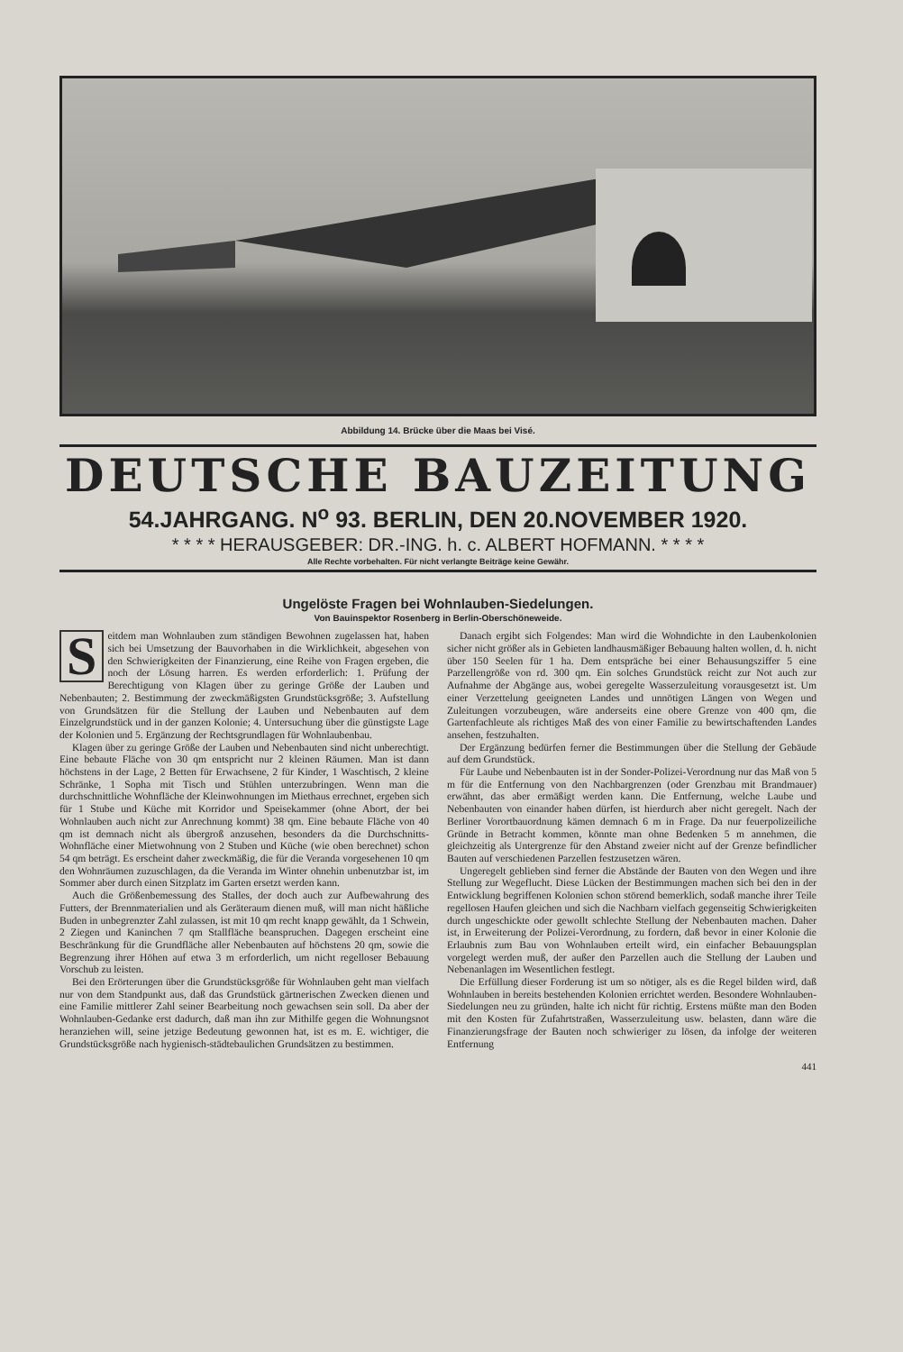Abbildung 14. Brücke über die Maas bei Visé.
DEUTSCHE BAUZEITUNG
54.JAHRGANG. N<sup>o</sup> 93. BERLIN, DEN 20.NOVEMBER 1920.
* * * * HERAUSGEBER: DR.-ING. h. c. ALBERT HOFMANN. * * * *
Alle Rechte vorbehalten. Für nicht verlangte Beiträge keine Gewähr.
Ungelöste Fragen bei Wohnlauben-Siedelungen.
Von Bauinspektor Rosenberg in Berlin-Oberschöneweide.
Seitdem man Wohnlauben zum ständigen Bewohnen zugelassen hat, haben sich bei Umsetzung der Bauvorhaben in die Wirklichkeit, abgesehen von den Schwierigkeiten der Finanzierung, eine Reihe von Fragen ergeben, die noch der Lösung harren. Es werden erforderlich: 1. Prüfung der Berechtigung von Klagen über zu geringe Größe der Lauben und Nebenbauten; 2. Bestimmung der zweckmäßigsten Grundstücksgröße; 3. Aufstellung von Grundsätzen für die Stellung der Lauben und Nebenbauten auf dem Einzelgrundstück und in der ganzen Kolonie; 4. Untersuchung über die günstigste Lage der Kolonien und 5. Ergänzung der Rechtsgrundlagen für Wohnlaubenbau.
Klagen über zu geringe Größe der Lauben und Nebenbauten sind nicht unberechtigt. Eine bebaute Fläche von 30 qm entspricht nur 2 kleinen Räumen. Man ist dann höchstens in der Lage, 2 Betten für Erwachsene, 2 für Kinder, 1 Waschtisch, 2 kleine Schränke, 1 Sopha mit Tisch und Stühlen unterzubringen. Wenn man die durchschnittliche Wohnfläche der Kleinwohnungen im Miethaus errechnet, ergeben sich für 1 Stube und Küche mit Korridor und Speisekammer (ohne Abort, der bei Wohnlauben auch nicht zur Anrechnung kommt) 38 qm. Eine bebaute Fläche von 40 qm ist demnach nicht als übergroß anzusehen, besonders da die Durchschnitts-Wohnfläche einer Mietwohnung von 2 Stuben und Küche (wie oben berechnet) schon 54 qm beträgt. Es erscheint daher zweckmäßig, die für die Veranda vorgesehenen 10 qm den Wohnräumen zuzuschlagen, da die Veranda im Winter ohnehin unbenutzbar ist, im Sommer aber durch einen Sitzplatz im Garten ersetzt werden kann.
Auch die Größenbemessung des Stalles, der doch auch zur Aufbewahrung des Futters, der Brennmaterialien und als Geräteraum dienen muß, will man nicht häßliche Buden in unbegrenzter Zahl zulassen, ist mit 10 qm recht knapp gewählt, da 1 Schwein, 2 Ziegen und Kaninchen 7 qm Stallfläche beanspruchen. Dagegen erscheint eine Beschränkung für die Grundfläche aller Nebenbauten auf höchstens 20 qm, sowie die Begrenzung ihrer Höhen auf etwa 3 m erforderlich, um nicht regelloser Bebauung Vorschub zu leisten.
Bei den Erörterungen über die Grundstücksgröße für Wohnlauben geht man vielfach nur von dem Standpunkt aus, daß das Grundstück gärtnerischen Zwecken dienen und eine Familie mittlerer Zahl seiner Bearbeitung noch gewachsen sein soll. Da aber der Wohnlauben-Gedanke erst dadurch, daß man ihn zur Mithilfe gegen die Wohnungsnot heranziehen will, seine jetzige Bedeutung gewonnen hat, ist es m. E. wichtiger, die Grundstücksgröße nach hygienisch-städtebaulichen Grundsätzen zu bestimmen.
Danach ergibt sich Folgendes: Man wird die Wohndichte in den Laubenkolonien sicher nicht größer als in Gebieten landhausmäßiger Bebauung halten wollen, d. h. nicht über 150 Seelen für 1 ha. Dem entspräche bei einer Behausungsziffer 5 eine Parzellengröße von rd. 300 qm. Ein solches Grundstück reicht zur Not auch zur Aufnahme der Abgänge aus, wobei geregelte Wasserzuleitung vorausgesetzt ist. Um einer Verzettelung geeigneten Landes und unnötigen Längen von Wegen und Zuleitungen vorzubeugen, wäre anderseits eine obere Grenze von 400 qm, die Gartenfachleute als richtiges Maß des von einer Familie zu bewirtschaftenden Landes ansehen, festzuhalten.
Der Ergänzung bedürfen ferner die Bestimmungen über die Stellung der Gebäude auf dem Grundstück.
Für Laube und Nebenbauten ist in der Sonder-Polizei-Verordnung nur das Maß von 5 m für die Entfernung von den Nachbargrenzen (oder Grenzbau mit Brandmauer) erwähnt, das aber ermäßigt werden kann. Die Entfernung, welche Laube und Nebenbauten von einander haben dürfen, ist hierdurch aber nicht geregelt. Nach der Berliner Vorortbauordnung kämen demnach 6 m in Frage. Da nur feuerpolizeiliche Gründe in Betracht kommen, könnte man ohne Bedenken 5 m annehmen, die gleichzeitig als Untergrenze für den Abstand zweier nicht auf der Grenze befindlicher Bauten auf verschiedenen Parzellen festzusetzen wären.
Ungeregelt geblieben sind ferner die Abstände der Bauten von den Wegen und ihre Stellung zur Wegeflucht. Diese Lücken der Bestimmungen machen sich bei den in der Entwicklung begriffenen Kolonien schon störend bemerklich, sodaß manche ihrer Teile regellosen Haufen gleichen und sich die Nachbarn vielfach gegenseitig Schwierigkeiten durch ungeschickte oder gewollt schlechte Stellung der Nebenbauten machen. Daher ist, in Erweiterung der Polizei-Verordnung, zu fordern, daß bevor in einer Kolonie die Erlaubnis zum Bau von Wohnlauben erteilt wird, ein einfacher Bebauungsplan vorgelegt werden muß, der außer den Parzellen auch die Stellung der Lauben und Nebenanlagen im Wesentlichen festlegt.
Die Erfüllung dieser Forderung ist um so nötiger, als es die Regel bilden wird, daß Wohnlauben in bereits bestehenden Kolonien errichtet werden. Besondere Wohnlauben-Siedelungen neu zu gründen, halte ich nicht für richtig. Erstens müßte man den Boden mit den Kosten für Zufahrtstraßen, Wasserzuleitung usw. belasten, dann wäre die Finanzierungsfrage der Bauten noch schwieriger zu lösen, da infolge der weiteren Entfernung
441